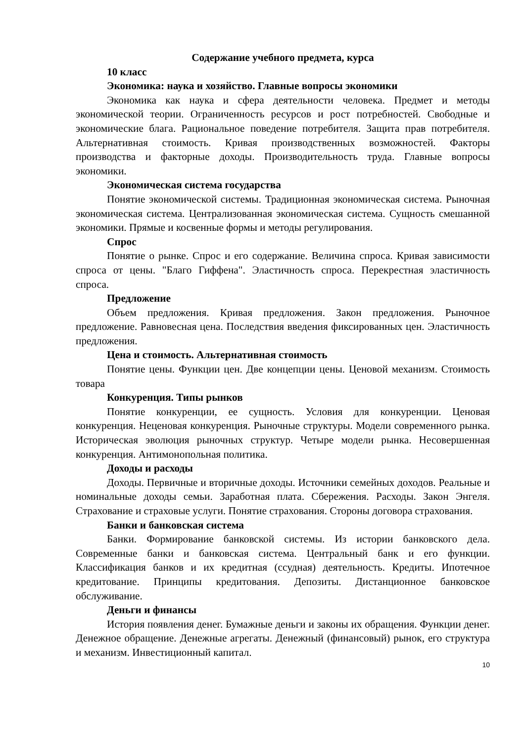Содержание учебного предмета, курса
10 класс
Экономика: наука и хозяйство. Главные вопросы экономики
Экономика как наука и сфера деятельности человека. Предмет и методы экономической теории. Ограниченность ресурсов и рост потребностей. Свободные и экономические блага. Рациональное поведение потребителя. Защита прав потребителя. Альтернативная стоимость. Кривая производственных возможностей. Факторы производства и факторные доходы. Производительность труда. Главные вопросы экономики.
Экономическая система государства
Понятие экономической системы. Традиционная экономическая система. Рыночная экономическая система. Централизованная экономическая система. Сущность смешанной экономики. Прямые и косвенные формы и методы регулирования.
Спрос
Понятие о рынке. Спрос и его содержание. Величина спроса. Кривая зависимости спроса от цены. "Благо Гиффена". Эластичность спроса. Перекрестная эластичность спроса.
Предложение
Объем предложения. Кривая предложения. Закон предложения. Рыночное предложение. Равновесная цена. Последствия введения фиксированных цен. Эластичность предложения.
Цена и стоимость. Альтернативная стоимость
Понятие цены. Функции цен. Две концепции цены. Ценовой механизм. Стоимость товара
Конкуренция. Типы рынков
Понятие конкуренции, ее сущность. Условия для конкуренции. Ценовая конкуренция. Неценовая конкуренция. Рыночные структуры. Модели современного рынка. Историческая эволюция рыночных структур. Четыре модели рынка. Несовершенная конкуренция. Антимонопольная политика.
Доходы и расходы
Доходы. Первичные и вторичные доходы. Источники семейных доходов. Реальные и номинальные доходы семьи. Заработная плата. Сбережения. Расходы. Закон Энгеля. Страхование и страховые услуги. Понятие страхования. Стороны договора страхования.
Банки и банковская система
Банки. Формирование банковской системы. Из истории банковского дела. Современные банки и банковская система. Центральный банк и его функции. Классификация банков и их кредитная (ссудная) деятельность. Кредиты. Ипотечное кредитование. Принципы кредитования. Депозиты. Дистанционное банковское обслуживание.
Деньги и финансы
История появления денег. Бумажные деньги и законы их обращения. Функции денег. Денежное обращение. Денежные агрегаты. Денежный (финансовый) рынок, его структура и механизм. Инвестиционный капитал.
10